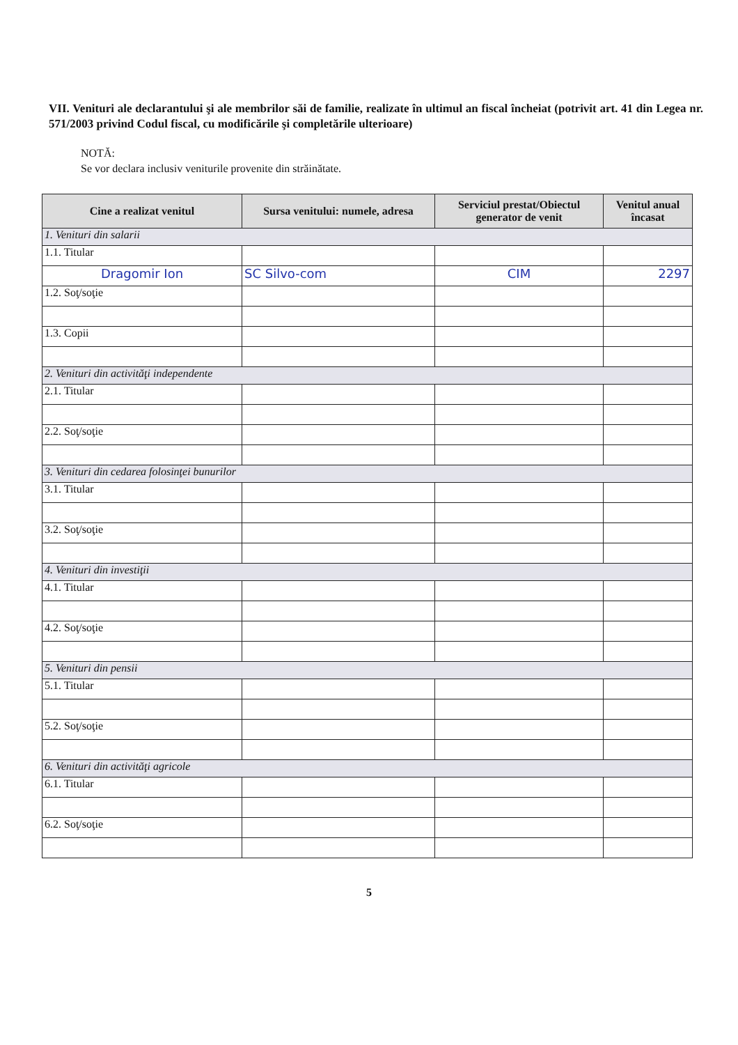VII. Venituri ale declarantului şi ale membrilor săi de familie, realizate în ultimul an fiscal încheiat (potrivit art. 41 din Legea nr. 571/2003 privind Codul fiscal, cu modificările şi completările ulterioare)
NOTĂ:
Se vor declara inclusiv veniturile provenite din străinătate.
| Cine a realizat venitul | Sursa venitului: numele, adresa | Serviciul prestat/Obiectul generator de venit | Venitul anual încasat |
| --- | --- | --- | --- |
| 1. Venituri din salarii | | | |
| 1.1. Titular | | | |
| Dragomir Ion | SC Silvo-com | CIM | 2297 |
| 1.2. Soţ/soţie | | | |
| 1.3. Copii | | | |
| 2. Venituri din activităţi independente | | | |
| 2.1. Titular | | | |
| 2.2. Soţ/soţie | | | |
| 3. Venituri din cedarea folosinţei bunurilor | | | |
| 3.1. Titular | | | |
| 3.2. Soţ/soţie | | | |
| 4. Venituri din investiţii | | | |
| 4.1. Titular | | | |
| 4.2. Soţ/soţie | | | |
| 5. Venituri din pensii | | | |
| 5.1. Titular | | | |
| 5.2. Soţ/soţie | | | |
| 6. Venituri din activităţi agricole | | | |
| 6.1. Titular | | | |
| 6.2. Soţ/soţie | | | |
5